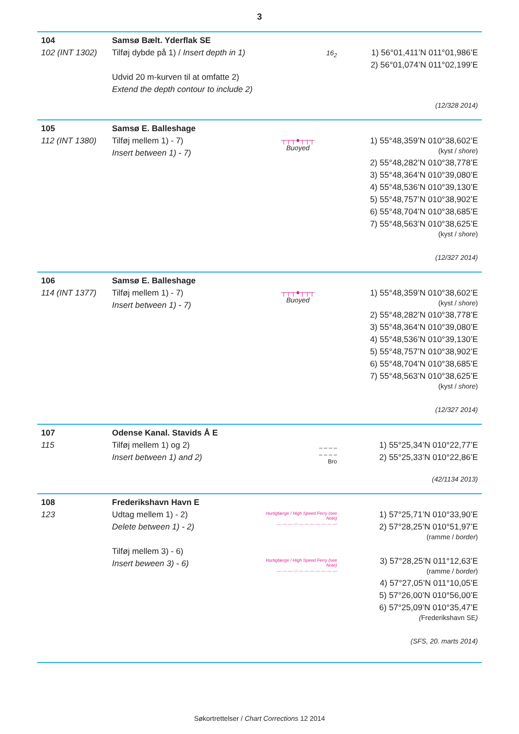3
104
102 (INT 1302)
Samsø Bælt. Yderflak SE
Tilføj dybde på 1) / Insert depth in 1)
Udvid 20 m-kurven til at omfatte 2)
Extend the depth contour to include 2)
16<sub>2</sub>
1) 56°01,411’N 011°01,986’E
2) 56°01,074’N 011°02,199’E
(12/328 2014)
105
112 (INT 1380)
Samsø E. Balleshage
Tilføj mellem 1) - 7)
Insert between 1) - 7)
┬┬┬●┬┬┬
Buoyed
1) 55°48,359’N 010°38,602’E
(kyst / shore)
2) 55°48,282’N 010°38,778’E
3) 55°48,364’N 010°39,080’E
4) 55°48,536’N 010°39,130’E
5) 55°48,757’N 010°38,902’E
6) 55°48,704’N 010°38,685’E
7) 55°48,563’N 010°38,625’E
(kyst / shore)
(12/327 2014)
106
114 (INT 1377)
Samsø E. Balleshage
Tilføj mellem 1) - 7)
Insert between 1) - 7)
┬┬┬●┬┬┬
Buoyed
1) 55°48,359’N 010°38,602’E
(kyst / shore)
2) 55°48,282’N 010°38,778’E
3) 55°48,364’N 010°39,080’E
4) 55°48,536’N 010°39,130’E
5) 55°48,757’N 010°38,902’E
6) 55°48,704’N 010°38,685’E
7) 55°48,563’N 010°38,625’E
(kyst / shore)
(12/327 2014)
107
115
Odense Kanal. Stavids Å E
Tilføj mellem 1) og 2)
Insert between 1) and 2)
– – – –
– – – –
Bro
1) 55°25,34’N 010°22,77’E
2) 55°25,33’N 010°22,86’E
(42/1134 2013)
108
123
Frederikshavn Havn E
Udtag mellem 1) - 2)
Delete between 1) - 2)
Tilføj mellem 3) - 6)
Insert beween 3) - 6)
Hurtigfærge / High Speed Ferry (see Note)
— — — ⬭ — — — — — — —
Hurtigfærge / High Speed Ferry (see Note)
— — — ⬭ — — — — — — —
1) 57°25,71’N 010°33,90’E
2) 57°28,25’N 010°51,97’E
(ramme / border)
3) 57°28,25’N 011°12,63’E
(ramme / border)
4) 57°27,05’N 011°10,05’E
5) 57°26,00’N 010°56,00’E
6) 57°25,09’N 010°35,47’E
(Frederikshavn SE)
(SFS, 20. marts 2014)
Søkortrettelser / Chart Corrections 12 2014